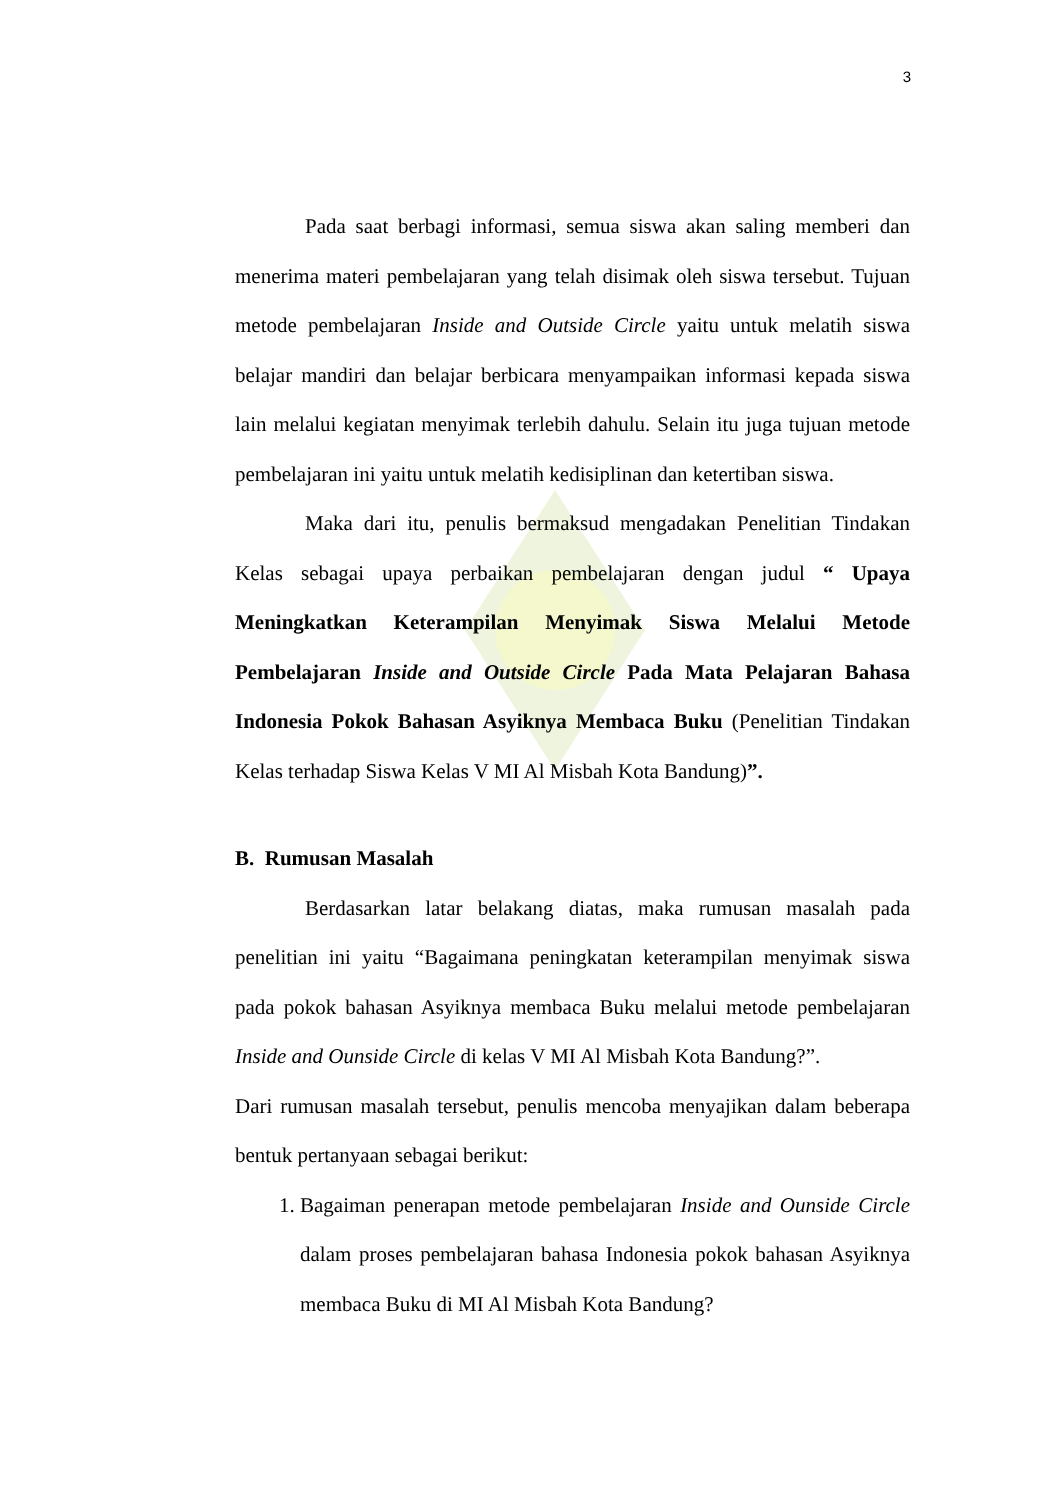3
Pada saat berbagi informasi, semua siswa akan saling memberi dan menerima materi pembelajaran yang telah disimak oleh siswa tersebut. Tujuan metode pembelajaran Inside and Outside Circle yaitu untuk melatih siswa belajar mandiri dan belajar berbicara menyampaikan informasi kepada siswa lain melalui kegiatan menyimak terlebih dahulu. Selain itu juga tujuan metode pembelajaran ini yaitu untuk melatih kedisiplinan dan ketertiban siswa.
Maka dari itu, penulis bermaksud mengadakan Penelitian Tindakan Kelas sebagai upaya perbaikan pembelajaran dengan judul “ Upaya Meningkatkan Keterampilan Menyimak Siswa Melalui Metode Pembelajaran Inside and Outside Circle Pada Mata Pelajaran Bahasa Indonesia Pokok Bahasan Asyiknya Membaca Buku (Penelitian Tindakan Kelas terhadap Siswa Kelas V MI Al Misbah Kota Bandung)”.
B. Rumusan Masalah
Berdasarkan latar belakang diatas, maka rumusan masalah pada penelitian ini yaitu “Bagaimana peningkatan keterampilan menyimak siswa pada pokok bahasan Asyiknya membaca Buku melalui metode pembelajaran Inside and Ounside Circle di kelas V MI Al Misbah Kota Bandung?”.
Dari rumusan masalah tersebut, penulis mencoba menyajikan dalam beberapa bentuk pertanyaan sebagai berikut:
1. Bagaiman penerapan metode pembelajaran Inside and Ounside Circle dalam proses pembelajaran bahasa Indonesia pokok bahasan Asyiknya membaca Buku di MI Al Misbah Kota Bandung?